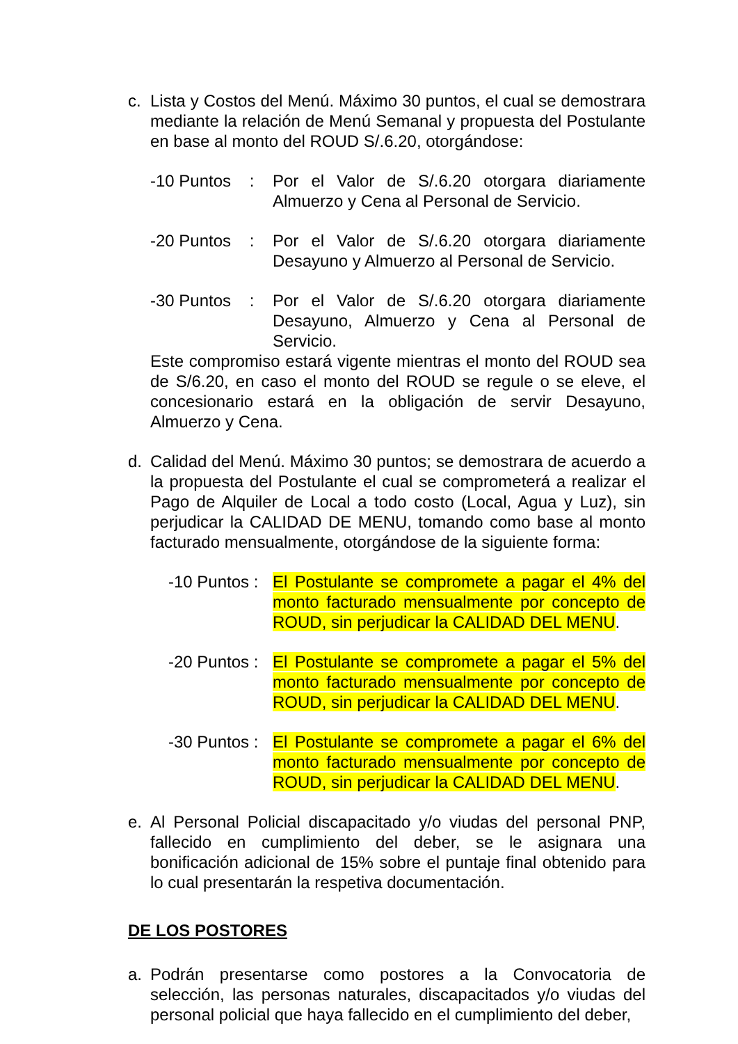c. Lista y Costos del Menú. Máximo 30 puntos, el cual se demostrara mediante la relación de Menú Semanal y propuesta del Postulante en base al monto del ROUD S/.6.20, otorgándose:
-10 Puntos : Por el Valor de S/.6.20 otorgara diariamente Almuerzo y Cena al Personal de Servicio.
-20 Puntos : Por el Valor de S/.6.20 otorgara diariamente Desayuno y Almuerzo al Personal de Servicio.
-30 Puntos : Por el Valor de S/.6.20 otorgara diariamente Desayuno, Almuerzo y Cena al Personal de Servicio.
Este compromiso estará vigente mientras el monto del ROUD sea de S/6.20, en caso el monto del ROUD se regule o se eleve, el concesionario estará en la obligación de servir Desayuno, Almuerzo y Cena.
d. Calidad del Menú. Máximo 30 puntos; se demostrara de acuerdo a la propuesta del Postulante el cual se comprometerá a realizar el Pago de Alquiler de Local a todo costo (Local, Agua y Luz), sin perjudicar la CALIDAD DE MENU, tomando como base al monto facturado mensualmente, otorgándose de la siguiente forma:
-10 Puntos : El Postulante se compromete a pagar el 4% del monto facturado mensualmente por concepto de ROUD, sin perjudicar la CALIDAD DEL MENU.
-20 Puntos : El Postulante se compromete a pagar el 5% del monto facturado mensualmente por concepto de ROUD, sin perjudicar la CALIDAD DEL MENU.
-30 Puntos : El Postulante se compromete a pagar el 6% del monto facturado mensualmente por concepto de ROUD, sin perjudicar la CALIDAD DEL MENU.
e. Al Personal Policial discapacitado y/o viudas del personal PNP, fallecido en cumplimiento del deber, se le asignara una bonificación adicional de 15% sobre el puntaje final obtenido para lo cual presentarán la respetiva documentación.
DE LOS POSTORES
a. Podrán presentarse como postores a la Convocatoria de selección, las personas naturales, discapacitados y/o viudas del personal policial que haya fallecido en el cumplimiento del deber,